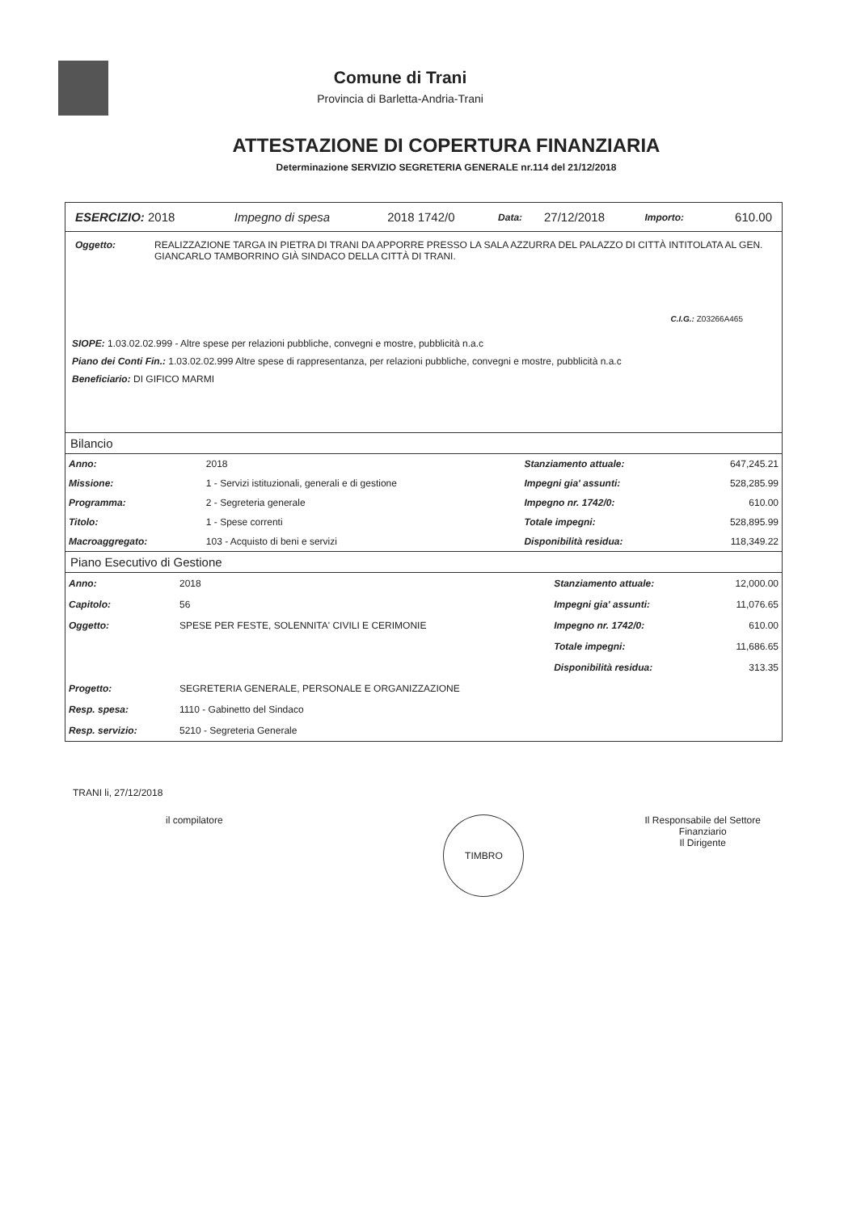Comune di Trani
Provincia di Barletta-Andria-Trani
ATTESTAZIONE DI COPERTURA FINANZIARIA
Determinazione SERVIZIO SEGRETERIA GENERALE nr.114 del 21/12/2018
| ESERCIZIO: 2018 | Impegno di spesa | 2018 1742/0 | Data: | 27/12/2018 | Importo: | 610.00 |
| Oggetto: | REALIZZAZIONE TARGA IN PIETRA DI TRANI DA APPORRE PRESSO LA SALA AZZURRA DEL PALAZZO DI CITTÀ INTITOLATA AL GEN. GIANCARLO TAMBORRINO GIÀ SINDACO DELLA CITTÀ DI TRANI. |
C.I.G.: Z03266A465
SIOPE: 1.03.02.02.999 - Altre spese per relazioni pubbliche, convegni e mostre, pubblicità n.a.c
Piano dei Conti Fin.: 1.03.02.02.999 Altre spese di rappresentanza, per relazioni pubbliche, convegni e mostre, pubblicità n.a.c
Beneficiario: DI GIFICO MARMI
Bilancio
| Anno: | 2018 | Stanziamento attuale: | 647,245.21 |
| Missione: | 1 - Servizi istituzionali, generali e di gestione | Impegni gia' assunti: | 528,285.99 |
| Programma: | 2 - Segreteria generale | Impegno nr. 1742/0: | 610.00 |
| Titolo: | 1 - Spese correnti | Totale impegni: | 528,895.99 |
| Macroaggregato: | 103 - Acquisto di beni e servizi | Disponibilità residua: | 118,349.22 |
Piano Esecutivo di Gestione
| Anno: | 2018 | Stanziamento attuale: | 12,000.00 |
| Capitolo: | 56 | Impegni gia' assunti: | 11,076.65 |
| Oggetto: | SPESE PER FESTE, SOLENNITA' CIVILI E CERIMONIE | Impegno nr. 1742/0: | 610.00 |
| | | Totale impegni: | 11,686.65 |
| | | Disponibilità residua: | 313.35 |
| Progetto: | SEGRETERIA GENERALE, PERSONALE E ORGANIZZAZIONE | | |
| Resp. spesa: | 1110 - Gabinetto del Sindaco | | |
| Resp. servizio: | 5210 - Segreteria Generale | | |
TRANI li, 27/12/2018
il compilatore
TIMBRO
Il Responsabile del Settore Finanziario
Il Dirigente